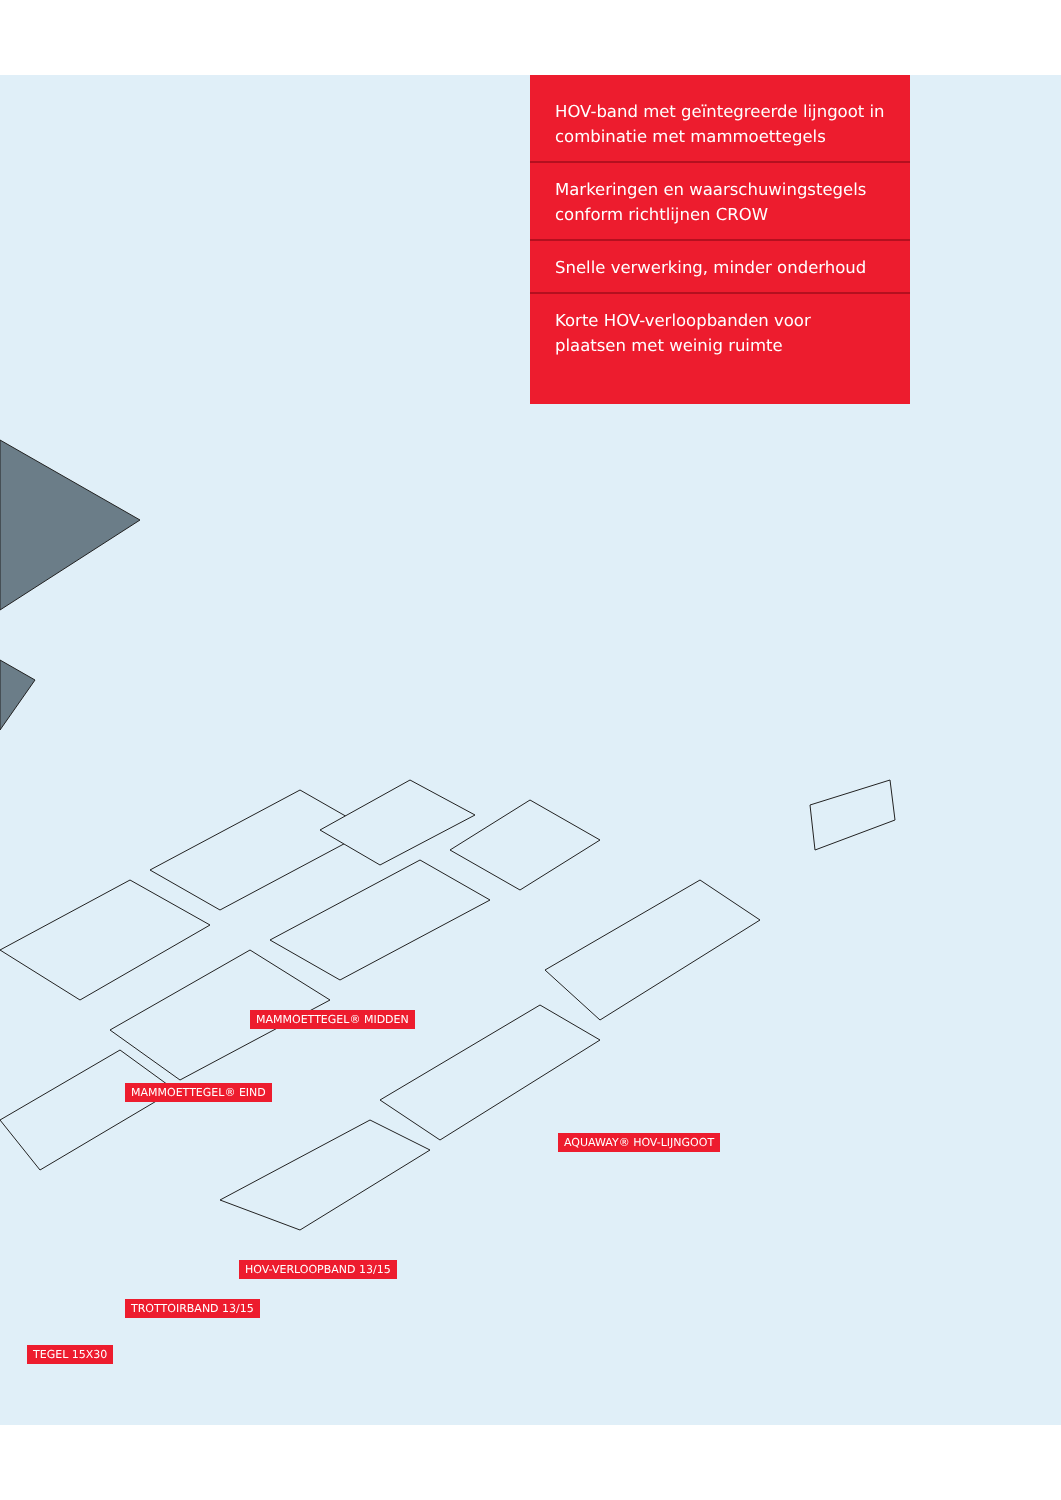HOV-band met geïntegreerde lijngoot in combinatie met mammoettegels
Markeringen en waarschuwingstegels conform richtlijnen CROW
Snelle verwerking, minder onderhoud
Korte HOV-verloopbanden voor plaatsen met weinig ruimte
MAMMOETTEGEL® MIDDEN
MAMMOETTEGEL® EIND
AQUAWAY® HOV-LIJNGOOT
HOV-VERLOOPBAND 13/15
TROTTOIRBAND 13/15
TEGEL 15X30